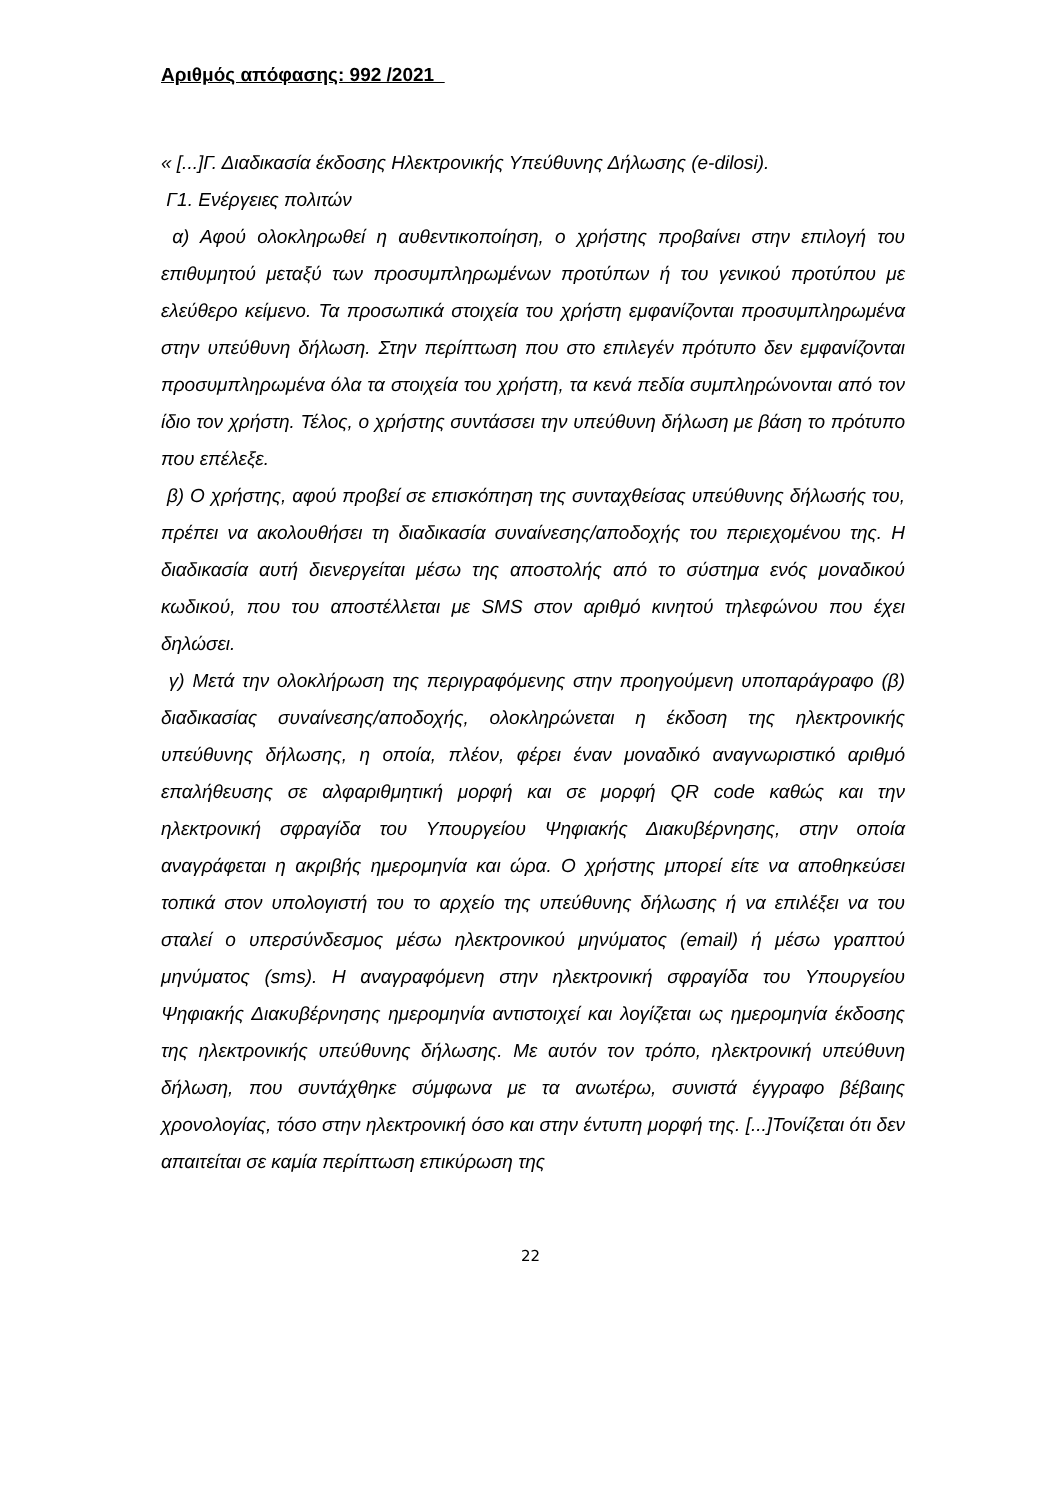Αριθμός απόφασης: 992 /2021
« [...]Γ. Διαδικασία έκδοσης Ηλεκτρονικής Υπεύθυνης Δήλωσης (e-dilosi).
Γ1. Ενέργειες πολιτών
α) Αφού ολοκληρωθεί η αυθεντικοποίηση, ο χρήστης προβαίνει στην επιλογή του επιθυμητού μεταξύ των προσυμπληρωμένων προτύπων ή του γενικού προτύπου με ελεύθερο κείμενο. Τα προσωπικά στοιχεία του χρήστη εμφανίζονται προσυμπληρωμένα στην υπεύθυνη δήλωση. Στην περίπτωση που στο επιλεγέν πρότυπο δεν εμφανίζονται προσυμπληρωμένα όλα τα στοιχεία του χρήστη, τα κενά πεδία συμπληρώνονται από τον ίδιο τον χρήστη. Τέλος, ο χρήστης συντάσσει την υπεύθυνη δήλωση με βάση το πρότυπο που επέλεξε.
β) Ο χρήστης, αφού προβεί σε επισκόπηση της συνταχθείσας υπεύθυνης δήλωσής του, πρέπει να ακολουθήσει τη διαδικασία συναίνεσης/αποδοχής του περιεχομένου της. Η διαδικασία αυτή διενεργείται μέσω της αποστολής από το σύστημα ενός μοναδικού κωδικού, που του αποστέλλεται με SMS στον αριθμό κινητού τηλεφώνου που έχει δηλώσει.
γ) Μετά την ολοκλήρωση της περιγραφόμενης στην προηγούμενη υποπαράγραφο (β) διαδικασίας συναίνεσης/αποδοχής, ολοκληρώνεται η έκδοση της ηλεκτρονικής υπεύθυνης δήλωσης, η οποία, πλέον, φέρει έναν μοναδικό αναγνωριστικό αριθμό επαλήθευσης σε αλφαριθμητική μορφή και σε μορφή QR code καθώς και την ηλεκτρονική σφραγίδα του Υπουργείου Ψηφιακής Διακυβέρνησης, στην οποία αναγράφεται η ακριβής ημερομηνία και ώρα. Ο χρήστης μπορεί είτε να αποθηκεύσει τοπικά στον υπολογιστή του το αρχείο της υπεύθυνης δήλωσης ή να επιλέξει να του σταλεί ο υπερσύνδεσμος μέσω ηλεκτρονικού μηνύματος (email) ή μέσω γραπτού μηνύματος (sms). Η αναγραφόμενη στην ηλεκτρονική σφραγίδα του Υπουργείου Ψηφιακής Διακυβέρνησης ημερομηνία αντιστοιχεί και λογίζεται ως ημερομηνία έκδοσης της ηλεκτρονικής υπεύθυνης δήλωσης. Με αυτόν τον τρόπο, ηλεκτρονική υπεύθυνη δήλωση, που συντάχθηκε σύμφωνα με τα ανωτέρω, συνιστά έγγραφο βέβαιης χρονολογίας, τόσο στην ηλεκτρονική όσο και στην έντυπη μορφή της. [...]Τονίζεται ότι δεν απαιτείται σε καμία περίπτωση επικύρωση της
22